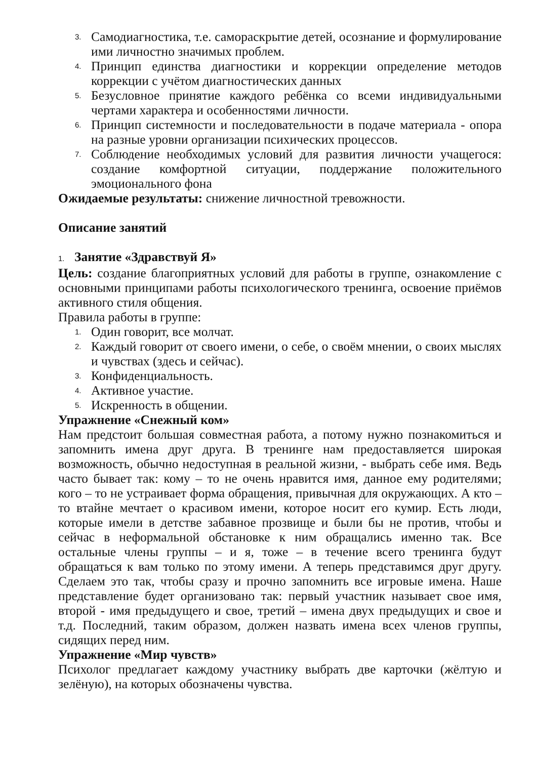3. Самодиагностика, т.е. самораскрытие детей, осознание и формулирование ими личностно значимых проблем.
4. Принцип единства диагностики и коррекции определение методов коррекции с учётом диагностических данных
5. Безусловное принятие каждого ребёнка со всеми индивидуальными чертами характера и особенностями личности.
6. Принцип системности и последовательности в подаче материала - опора на разные уровни организации психических процессов.
7. Соблюдение необходимых условий для развития личности учащегося: создание комфортной ситуации, поддержание положительного эмоционального фона
Ожидаемые результаты: снижение личностной тревожности.
Описание занятий
1. Занятие «Здравствуй Я»
Цель: создание благоприятных условий для работы в группе, ознакомление с основными принципами работы психологического тренинга, освоение приёмов активного стиля общения.
Правила работы в группе:
1. Один говорит, все молчат.
2. Каждый говорит от своего имени, о себе, о своём мнении, о своих мыслях и чувствах (здесь и сейчас).
3. Конфиденциальность.
4. Активное участие.
5. Искренность в общении.
Упражнение «Снежный ком»
Нам предстоит большая совместная работа, а потому нужно познакомиться и запомнить имена друг друга. В тренинге нам предоставляется широкая возможность, обычно недоступная в реальной жизни, - выбрать себе имя. Ведь часто бывает так: кому – то не очень нравится имя, данное ему родителями; кого – то не устраивает форма обращения, привычная для окружающих. А кто – то втайне мечтает о красивом имени, которое носит его кумир. Есть люди, которые имели в детстве забавное прозвище и были бы не против, чтобы и сейчас в неформальной обстановке к ним обращались именно так. Все остальные члены группы – и я, тоже – в течение всего тренинга будут обращаться к вам только по этому имени. А теперь представимся друг другу. Сделаем это так, чтобы сразу и прочно запомнить все игровые имена. Наше представление будет организовано так: первый участник называет свое имя, второй - имя предыдущего и свое, третий – имена двух предыдущих и свое и т.д. Последний, таким образом, должен назвать имена всех членов группы, сидящих перед ним.
Упражнение «Мир чувств»
Психолог предлагает каждому участнику выбрать две карточки (жёлтую и зелёную), на которых обозначены чувства.